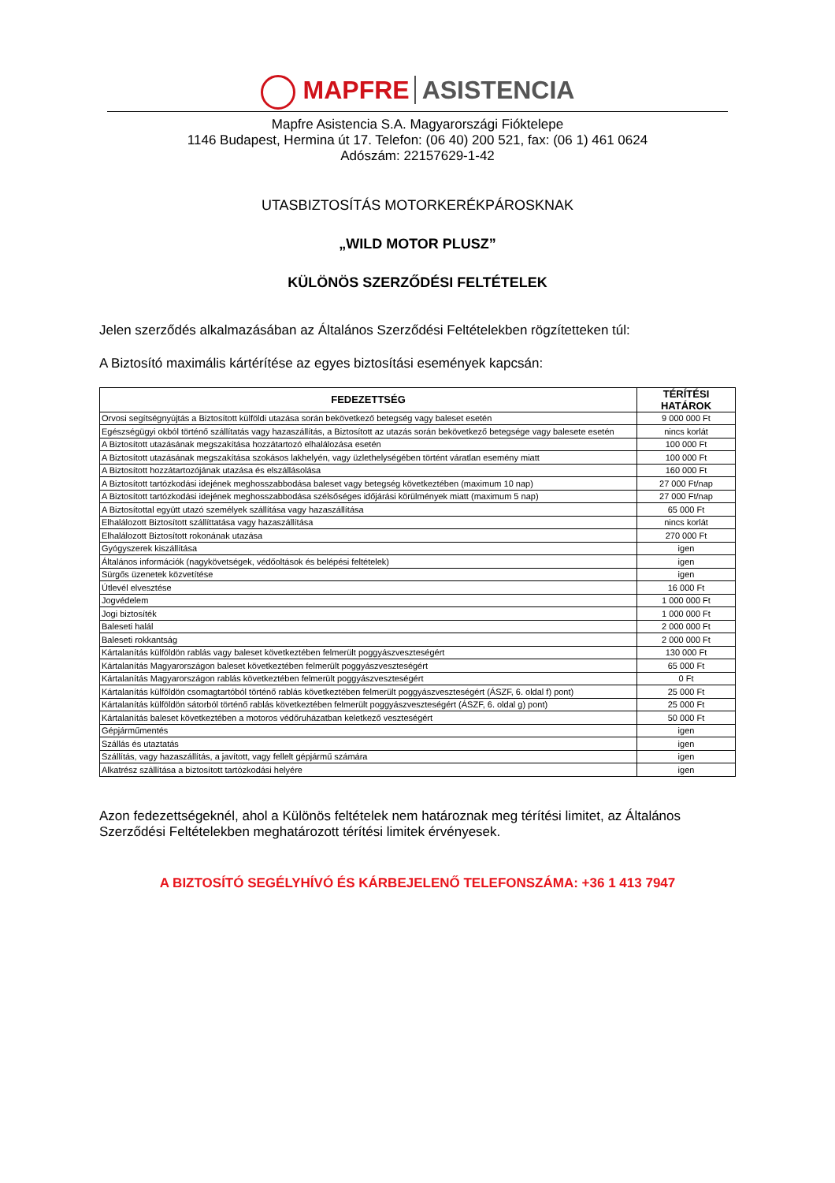MAPFRE ASISTENCIA
Mapfre Asistencia S.A. Magyarországi Fióktelepe
1146 Budapest, Hermina út 17. Telefon: (06 40) 200 521, fax: (06 1) 461 0624
Adószám: 22157629-1-42
UTASBIZTOSÍTÁS MOTORKERÉKPÁROSKNAK
„WILD MOTOR PLUSZ”
KÜLÖNÖS SZERZŐDÉSI FELTÉTELEK
Jelen szerződés alkalmazásában az Általános Szerződési Feltételekben rögzítetteken túl:
A Biztosító maximális kártérítése az egyes biztosítási események kapcsán:
| FEDEZETTSÉG | TÉRÍTÉSI HATÁROK |
| --- | --- |
| Orvosi segítségnyújtás a Biztosított külföldi utazása során bekövetkező betegség vagy baleset esetén | 9 000 000 Ft |
| Egészségügyi okból történő szállítatás vagy hazaszállítás, a Biztosított az utazás során bekövetkező betegsége vagy balesete esetén | nincs korlát |
| A Biztosított utazásának megszakítása hozzátartozó elhalálozása esetén | 100 000 Ft |
| A Biztosított utazásának megszakítása szokásos lakhelyén, vagy üzlethelységében történt váratlan esemény miatt | 100 000 Ft |
| A Biztosított hozzátartozójának utazása és elszállásolása | 160 000 Ft |
| A Biztosított tartózkodási idejének meghosszabbodása baleset vagy betegség következtében (maximum 10 nap) | 27 000 Ft/nap |
| A Biztosított tartózkodási idejének meghosszabbodása szélsőséges időjárási körülmények miatt (maximum 5 nap) | 27 000 Ft/nap |
| A Biztosítottal együtt utazó személyek szállítása vagy hazaszállítása | 65 000 Ft |
| Elhalálozott Biztosított szállíttatása vagy hazaszállítása | nincs korlát |
| Elhalálozott Biztosított rokonának utazása | 270 000 Ft |
| Gyógyszerek kiszállítása | igen |
| Általános információk (nagykövetségek, védőoltások és belépési feltételek) | igen |
| Sürgős üzenetek közvetítése | igen |
| Útlevél elvesztése | 16 000 Ft |
| Jogvédelem | 1 000 000 Ft |
| Jogi biztosíték | 1 000 000 Ft |
| Baleseti halál | 2 000 000 Ft |
| Baleseti rokkantság | 2 000 000 Ft |
| Kártalanítás külföldön rablás vagy baleset következtében felmerült poggyászveszteségért | 130 000 Ft |
| Kártalanítás Magyarországon baleset következtében felmerült poggyászveszteségért | 65 000 Ft |
| Kártalanítás Magyarországon rablás következtében felmerült poggyászveszteségért | 0 Ft |
| Kártalanítás külföldön csomagtartóból történő rablás következtében felmerült poggyászveszteségért (ÁSZF, 6. oldal f) pont) | 25 000 Ft |
| Kártalanítás külföldön sátorból történő rablás következtében felmerült poggyászveszteségért (ÁSZF, 6. oldal g) pont) | 25 000 Ft |
| Kártalanítás baleset következtében a motoros védőruházatban keletkező veszteségért | 50 000 Ft |
| Gépjárműmentés | igen |
| Szállás és utaztatás | igen |
| Szállítás, vagy hazaszállítás, a javított, vagy fellelt gépjármű számára | igen |
| Alkatrész szállítása a biztosított tartózkodási helyére | igen |
Azon fedezettségeknél, ahol a Különös feltételek nem határoznak meg térítési limitet, az Általános Szerződési Feltételekben meghatározott térítési limitek érvényesek.
A BIZTOSÍTÓ SEGÉLYHÍVÓ ÉS KÁRBEJELENŐ TELEFONSZÁMA: +36 1 413 7947